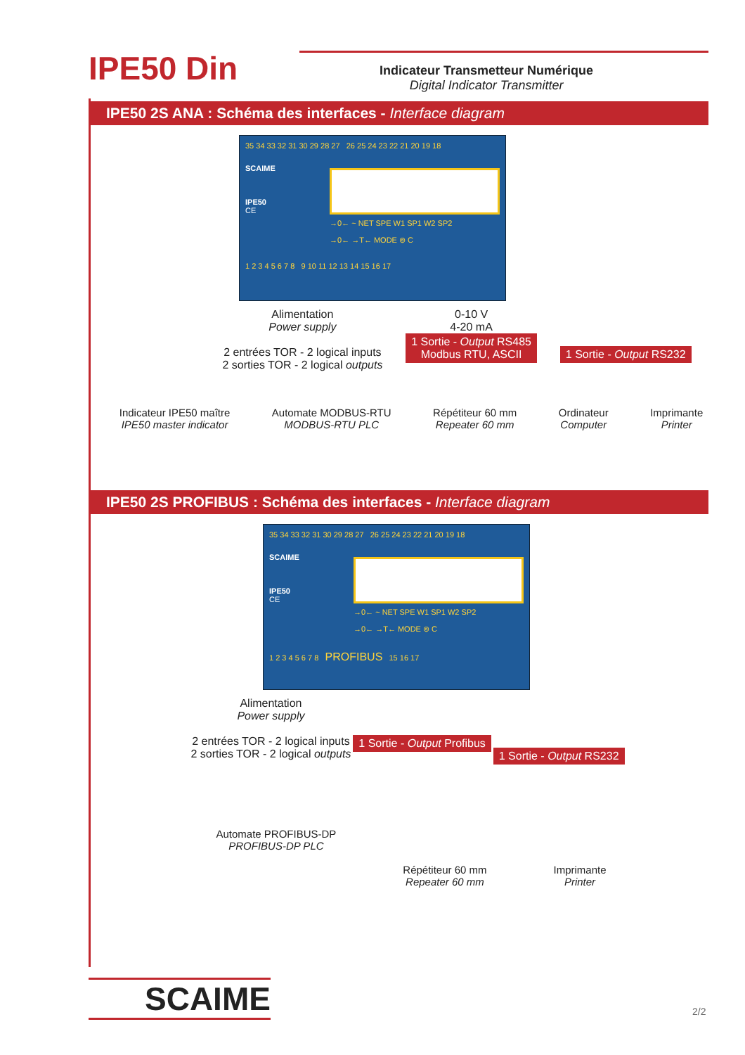IPE50 Din
Indicateur Transmetteur Numérique
Digital Indicator Transmitter
IPE50 2S ANA : Schéma des interfaces - Interface diagram
35 34 33 32 31 30 29 28 27 26 25 24 23 22 21 20 19 18
SCAIME
IPE50
CE
→0← ~ NET SPE W1 SP1 W2 SP2
→0← →T← MODE ⊚ C
1 2 3 4 5 6 7 8 9 10 11 12 13 14 15 16 17
Alimentation
Power supply
2 entrées TOR - 2 logical inputs
2 sorties TOR - 2 logical outputs
0-10 V
4-20 mA
1 Sortie - Output RS485
Modbus RTU, ASCII
1 Sortie - Output RS232
Indicateur IPE50 maître
IPE50 master indicator
Automate MODBUS-RTU
MODBUS-RTU PLC
Répétiteur 60 mm
Repeater 60 mm
Ordinateur
Computer
Imprimante
Printer
IPE50 2S PROFIBUS : Schéma des interfaces - Interface diagram
35 34 33 32 31 30 29 28 27 26 25 24 23 22 21 20 19 18
SCAIME
IPE50
CE
→0← ~ NET SPE W1 SP1 W2 SP2
→0← →T← MODE ⊚ C
1 2 3 4 5 6 7 8 PROFIBUS 15 16 17
Alimentation
Power supply
2 entrées TOR - 2 logical inputs
2 sorties TOR - 2 logical outputs
1 Sortie - Output Profibus
1 Sortie - Output RS232
Automate PROFIBUS-DP
PROFIBUS-DP PLC
Répétiteur 60 mm
Repeater 60 mm
Imprimante
Printer
SCAIME 2/2